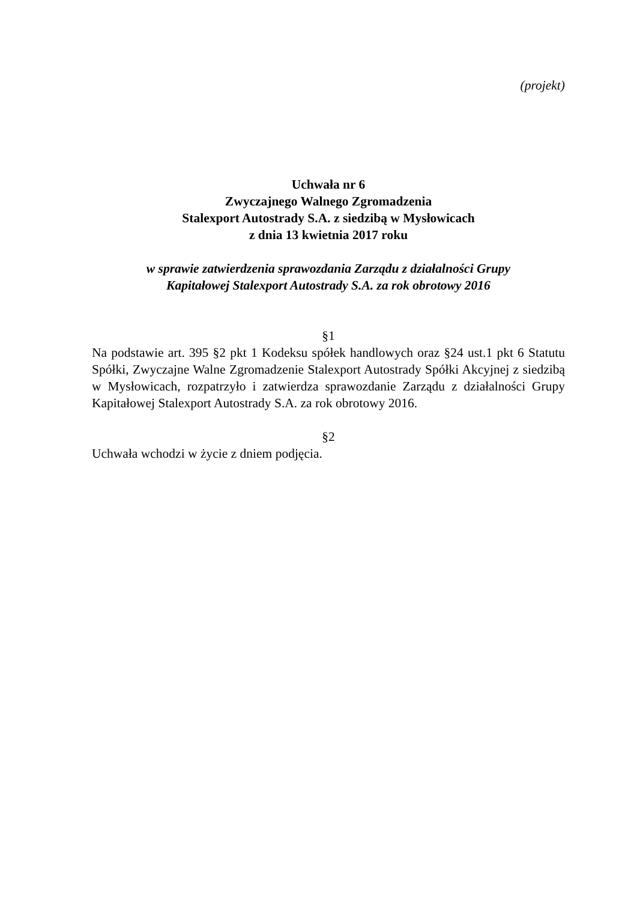(projekt)
Uchwała nr 6
Zwyczajnego Walnego Zgromadzenia
Stalexport Autostrady S.A. z siedzibą w Mysłowicach
z dnia 13 kwietnia 2017 roku
w sprawie zatwierdzenia sprawozdania Zarządu z działalności Grupy
Kapitałowej Stalexport Autostrady S.A. za rok obrotowy 2016
§1
Na podstawie art. 395 §2 pkt 1 Kodeksu spółek handlowych oraz §24 ust.1 pkt 6 Statutu Spółki, Zwyczajne Walne Zgromadzenie Stalexport Autostrady Spółki Akcyjnej z siedzibą w Mysłowicach, rozpatrzyło i zatwierdza sprawozdanie Zarządu z działalności Grupy Kapitałowej Stalexport Autostrady S.A. za rok obrotowy 2016.
§2
Uchwała wchodzi w życie z dniem podjęcia.